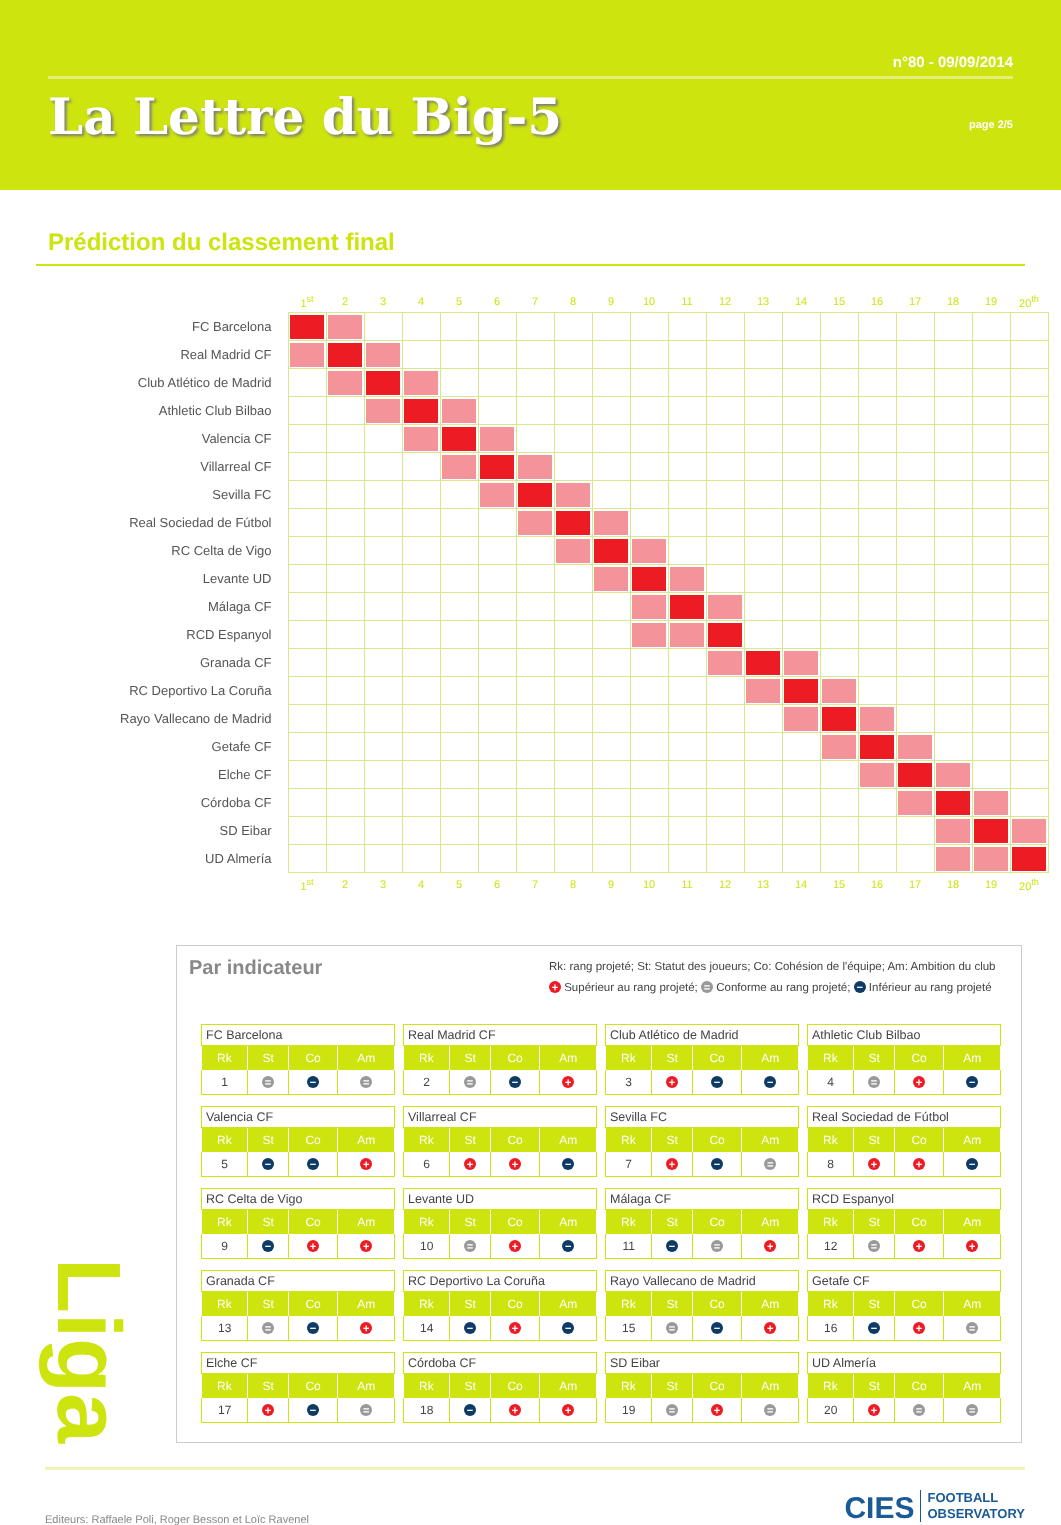n°80 - 09/09/2014
La Lettre du Big-5
page 2/5
Prédiction du classement final
| | 1<sup>st</sup> | 2 | 3 | 4 | 5 | 6 | 7 | 8 | 9 | 10 | 11 | 12 | 13 | 14 | 15 | 16 | 17 | 18 | 19 | 20<sup>th</sup> |
| --- | --- | --- | --- | --- | --- | --- | --- | --- | --- | --- | --- | --- | --- | --- | --- | --- | --- | --- | --- | --- |
| FC Barcelona | | | | | | | | | | | | | | | | | | | | |
| Real Madrid CF | | | | | | | | | | | | | | | | | | | | |
| Club Atlético de Madrid | | | | | | | | | | | | | | | | | | | | |
| Athletic Club Bilbao | | | | | | | | | | | | | | | | | | | | |
| Valencia CF | | | | | | | | | | | | | | | | | | | | |
| Villarreal CF | | | | | | | | | | | | | | | | | | | | |
| Sevilla FC | | | | | | | | | | | | | | | | | | | | |
| Real Sociedad de Fútbol | | | | | | | | | | | | | | | | | | | | |
| RC Celta de Vigo | | | | | | | | | | | | | | | | | | | | |
| Levante UD | | | | | | | | | | | | | | | | | | | | |
| Málaga CF | | | | | | | | | | | | | | | | | | | | |
| RCD Espanyol | | | | | | | | | | | | | | | | | | | | |
| Granada CF | | | | | | | | | | | | | | | | | | | | |
| RC Deportivo La Coruña | | | | | | | | | | | | | | | | | | | | |
| Rayo Vallecano de Madrid | | | | | | | | | | | | | | | | | | | | |
| Getafe CF | | | | | | | | | | | | | | | | | | | | |
| Elche CF | | | | | | | | | | | | | | | | | | | | |
| Córdoba CF | | | | | | | | | | | | | | | | | | | | |
| SD Eibar | | | | | | | | | | | | | | | | | | | | |
| UD Almería | | | | | | | | | | | | | | | | | | | | |
| | 1<sup>st</sup> | 2 | 3 | 4 | 5 | 6 | 7 | 8 | 9 | 10 | 11 | 12 | 13 | 14 | 15 | 16 | 17 | 18 | 19 | 20<sup>th</sup> |
Liga
Par indicateur
Rk: rang projeté; St: Statut des joueurs; Co: Cohésion de l'équipe; Am: Ambition du club
+ Supérieur au rang projeté; = Conforme au rang projeté; − Inférieur au rang projeté
FC Barcelona
| Rk | St | Co | Am |
| --- | --- | --- | --- |
| 1 | = | − | = |
Real Madrid CF
| Rk | St | Co | Am |
| --- | --- | --- | --- |
| 2 | = | − | + |
Club Atlético de Madrid
| Rk | St | Co | Am |
| --- | --- | --- | --- |
| 3 | + | − | − |
Athletic Club Bilbao
| Rk | St | Co | Am |
| --- | --- | --- | --- |
| 4 | = | + | − |
Valencia CF
| Rk | St | Co | Am |
| --- | --- | --- | --- |
| 5 | − | − | + |
Villarreal CF
| Rk | St | Co | Am |
| --- | --- | --- | --- |
| 6 | + | + | − |
Sevilla FC
| Rk | St | Co | Am |
| --- | --- | --- | --- |
| 7 | + | − | = |
Real Sociedad de Fútbol
| Rk | St | Co | Am |
| --- | --- | --- | --- |
| 8 | + | + | − |
RC Celta de Vigo
| Rk | St | Co | Am |
| --- | --- | --- | --- |
| 9 | − | + | + |
Levante UD
| Rk | St | Co | Am |
| --- | --- | --- | --- |
| 10 | = | + | − |
Málaga CF
| Rk | St | Co | Am |
| --- | --- | --- | --- |
| 11 | − | = | + |
RCD Espanyol
| Rk | St | Co | Am |
| --- | --- | --- | --- |
| 12 | = | + | + |
Granada CF
| Rk | St | Co | Am |
| --- | --- | --- | --- |
| 13 | = | − | + |
RC Deportivo La Coruña
| Rk | St | Co | Am |
| --- | --- | --- | --- |
| 14 | − | + | − |
Rayo Vallecano de Madrid
| Rk | St | Co | Am |
| --- | --- | --- | --- |
| 15 | = | − | + |
Getafe CF
| Rk | St | Co | Am |
| --- | --- | --- | --- |
| 16 | − | + | = |
Elche CF
| Rk | St | Co | Am |
| --- | --- | --- | --- |
| 17 | + | − | = |
Córdoba CF
| Rk | St | Co | Am |
| --- | --- | --- | --- |
| 18 | − | + | + |
SD Eibar
| Rk | St | Co | Am |
| --- | --- | --- | --- |
| 19 | = | + | = |
UD Almería
| Rk | St | Co | Am |
| --- | --- | --- | --- |
| 20 | + | = | = |
Editeurs: Raffaele Poli, Roger Besson et Loïc Ravenel
CIES FOOTBALL
OBSERVATORY